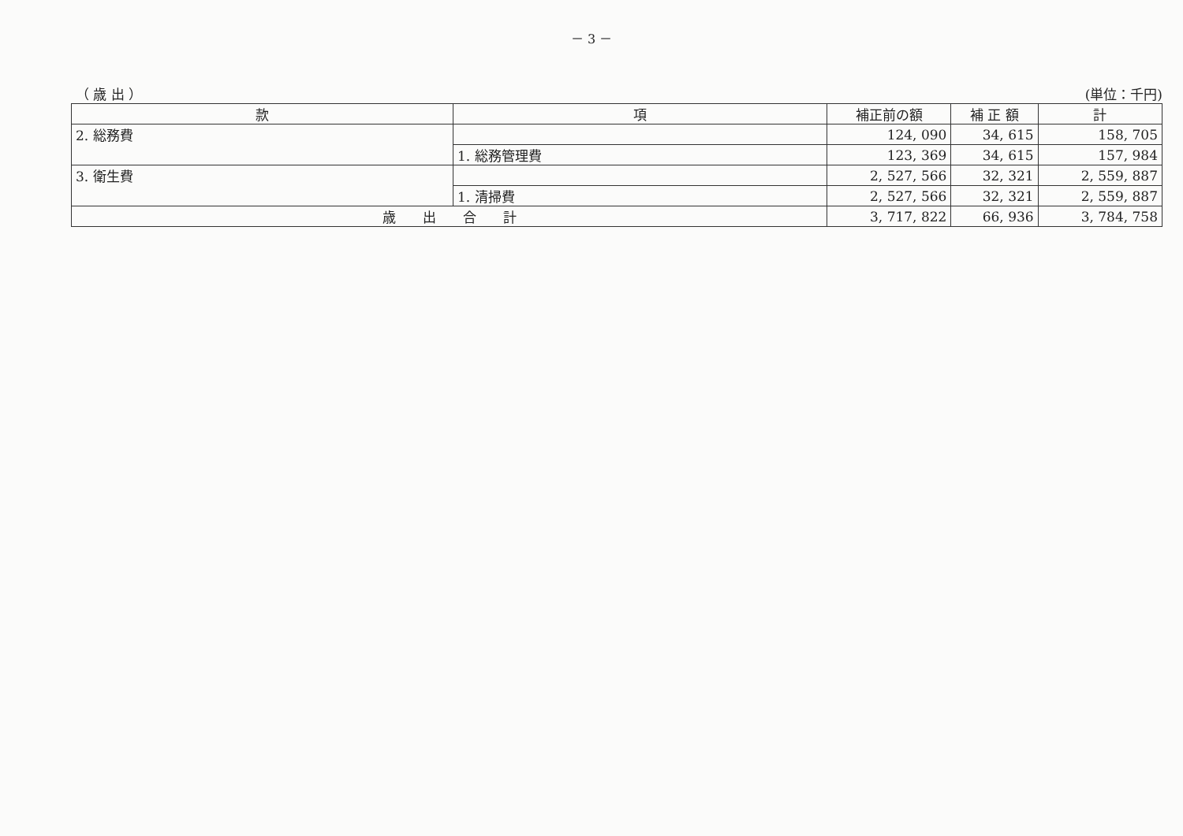－ 3 －
（ 歳 出 ） (単位：千円)
| 款 | 項 | 補正前の額 | 補 正 額 | 計 |
| --- | --- | --- | --- | --- |
| 2. 総務費 | | 124, 090 | 34, 615 | 158, 705 |
| | 1. 総務管理費 | 123, 369 | 34, 615 | 157, 984 |
| 3. 衛生費 | | 2, 527, 566 | 32, 321 | 2, 559, 887 |
| | 1. 清掃費 | 2, 527, 566 | 32, 321 | 2, 559, 887 |
| 歳 出 合 計 | | 3, 717, 822 | 66, 936 | 3, 784, 758 |